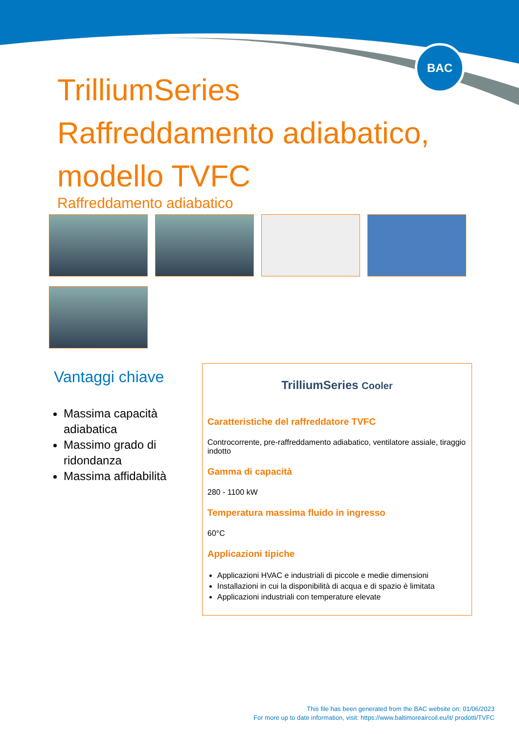BAC
TrilliumSeries Raffreddamento adiabatico, modello TVFC
Raffreddamento adiabatico
Vantaggi chiave
Massima capacità adiabatica
Massimo grado di ridondanza
Massima affidabilità
TrilliumSeries Cooler
Caratteristiche del raffreddatore TVFC
Controcorrente, pre-raffreddamento adiabatico, ventilatore assiale, tiraggio indotto
Gamma di capacità
280 - 1100 kW
Temperatura massima fluido in ingresso
60°C
Applicazioni tipiche
Applicazioni HVAC e industriali di piccole e medie dimensioni
Installazioni in cui la disponibilità di acqua e di spazio è limitata
Applicazioni industriali con temperature elevate
This file has been generated from the BAC website on: 01/06/2023
For more up to date information, visit: https://www.baltimoreaircoil.eu/it/ prodotti/TVFC